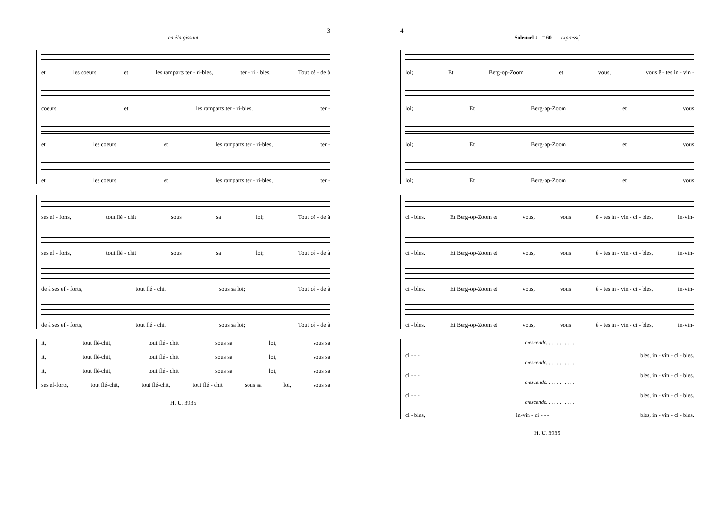3
en élargissant
et les coeurs et les ramparts ter - ri-bles, ter - ri - bles. Tout cé - de à
coeurs et les ramparts ter - ri-bles, ter -
et les coeurs et les ramparts ter - ri-bles, ter -
et les coeurs et les ramparts ter - ri-bles, ter -
ses ef - forts, tout flé - chit sous sa loi; Tout cé - de à
ses ef - forts, tout flé - chit sous sa loi; Tout cé - de à
de à ses ef - forts, tout flé - chit sous sa loi; Tout cé - de à
de à ses ef - forts, tout flé - chit sous sa loi; Tout cé - de à
it, tout flé-chit, tout flé - chit sous sa loi, sous sa
it, tout flé-chit, tout flé - chit sous sa loi, sous sa
it, tout flé-chit, tout flé - chit sous sa loi, sous sa
ses ef-forts, tout flé-chit, tout flé-chit, tout flé - chit sous sa loi, sous sa
H. U. 3935
4
Solennel ♩ = 60 expressif
loi; Et Berg-op-Zoom et vous, vous ê - tes in - vin -
loi; Et Berg-op-Zoom et vous
loi; Et Berg-op-Zoom et vous
loi; Et Berg-op-Zoom et vous
ci - bles. Et Berg-op-Zoom et vous, vous ê - tes in - vin - ci - bles, in-vin-
ci - bles. Et Berg-op-Zoom et vous, vous ê - tes in - vin - ci - bles, in-vin-
ci - bles. Et Berg-op-Zoom et vous, vous ê - tes in - vin - ci - bles, in-vin-
ci - bles. Et Berg-op-Zoom et vous, vous ê - tes in - vin - ci - bles, in-vin-
crescendo. . . . . . . . . . .
ci - - - bles, in - vin - ci - bles.
crescendo. . . . . . . . . . .
ci - - - bles, in - vin - ci - bles.
crescendo. . . . . . . . . . .
ci - - - bles, in - vin - ci - bles.
crescendo. . . . . . . . . . .
ci - bles, in-vin - ci - - - bles, in - vin - ci - bles.
H. U. 3935